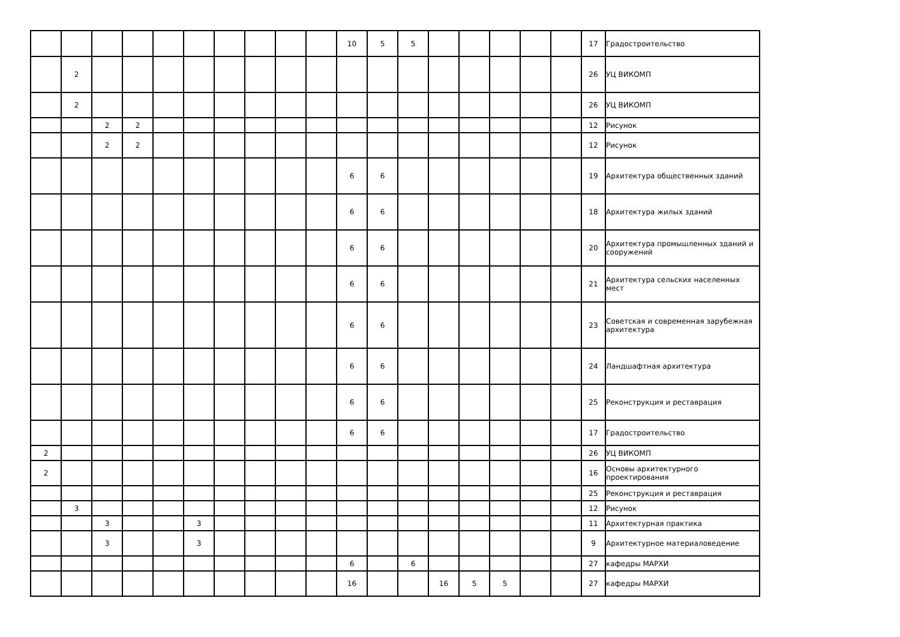| | | | | | | | | | | 10 | 5 | 5 | | | | | | 17 | Градостроительство |
| | 2 | | | | | | | | | | | | | | | | | 26 | УЦ ВИКОМП |
| | 2 | | | | | | | | | | | | | | | | | 26 | УЦ ВИКОМП |
| | | 2 | 2 | | | | | | | | | | | | | | | 12 | Рисунок |
| | | 2 | 2 | | | | | | | | | | | | | | | 12 | Рисунок |
| | | | | | | | | | | 6 | 6 | | | | | | | 19 | Архитектура общественных зданий |
| | | | | | | | | | | 6 | 6 | | | | | | | 18 | Архитектура жилых зданий |
| | | | | | | | | | | 6 | 6 | | | | | | | 20 | Архитектура промышленных зданий и сооружений |
| | | | | | | | | | | 6 | 6 | | | | | | | 21 | Архитектура сельских населенных мест |
| | | | | | | | | | | 6 | 6 | | | | | | | 23 | Советская и современная зарубежная архитектура |
| | | | | | | | | | | 6 | 6 | | | | | | | 24 | Ландшафтная архитектура |
| | | | | | | | | | | 6 | 6 | | | | | | | 25 | Реконструкция и реставрация |
| | | | | | | | | | | 6 | 6 | | | | | | | 17 | Градостроительство |
| 2 | | | | | | | | | | | | | | | | | | 26 | УЦ ВИКОМП |
| 2 | | | | | | | | | | | | | | | | | | 16 | Основы архитектурного проектирования |
| | | | | | | | | | | | | | | | | | | 25 | Реконструкция и реставрация |
| | 3 | | | | | | | | | | | | | | | | | 12 | Рисунок |
| | | 3 | | | 3 | | | | | | | | | | | | | 11 | Архитектурная практика |
| | | 3 | | | 3 | | | | | | | | | | | | | 9 | Архитектурное материаловедение |
| | | | | | | | | | | 6 | | 6 | | | | | | 27 | кафедры МАРХИ |
| | | | | | | | | | | 16 | | | 16 | 5 | 5 | | | 27 | кафедры МАРХИ |